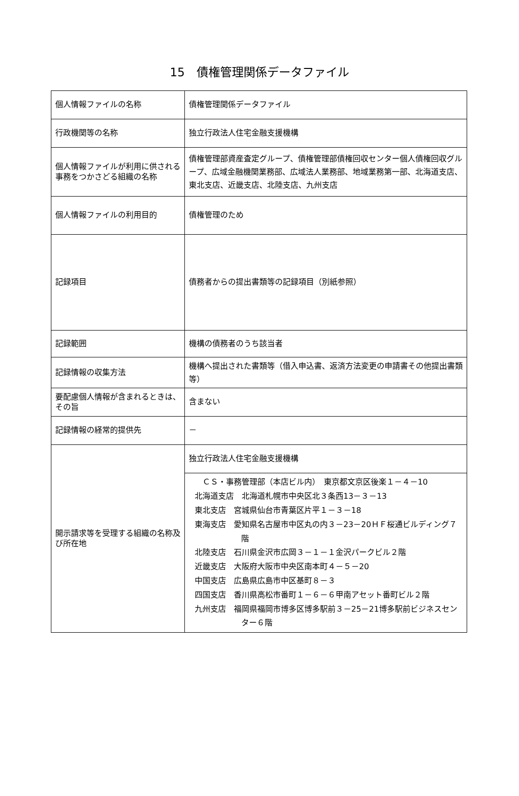15　債権管理関係データファイル
| 個人情報ファイルの名称 | 債権管理関係データファイル |
| 行政機関等の名称 | 独立行政法人住宅金融支援機構 |
| 個人情報ファイルが利用に供される事務をつかさどる組織の名称 | 債権管理部資産査定グループ、債権管理部債権回収センター個人債権回収グループ、広域金融機関業務部、広域法人業務部、地域業務第一部、北海道支店、東北支店、近畿支店、北陸支店、九州支店 |
| 個人情報ファイルの利用目的 | 債権管理のため |
| 記録項目 | 債務者からの提出書類等の記録項目（別紙参照） |
| 記録範囲 | 機構の債務者のうち該当者 |
| 記録情報の収集方法 | 機構へ提出された書類等（借入申込書、返済方法変更の申請書その他提出書類等） |
| 要配慮個人情報が含まれるときは、その旨 | 含まない |
| 記録情報の経常的提供先 | － |
| 開示請求等を受理する組織の名称及び所在地 | 独立行政法人住宅金融支援機構 |
| | ＣＳ・事務管理部（本店ビル内） 東京都文京区後楽１－４－10 北海道支店 北海道札幌市中央区北３条西13－３－13 東北支店 宮城県仙台市青葉区片平１－３－18 東海支店 愛知県名古屋市中区丸の内３－23－20ＨＦ桜通ビルディング７階 北陸支店 石川県金沢市広岡３－１－１金沢パークビル２階 近畿支店 大阪府大阪市中央区南本町４－５－20 中国支店 広島県広島市中区基町８－３ 四国支店 香川県高松市番町１－６－６甲南アセット番町ビル２階 九州支店 福岡県福岡市博多区博多駅前３－25－21博多駅前ビジネスセンター６階 |